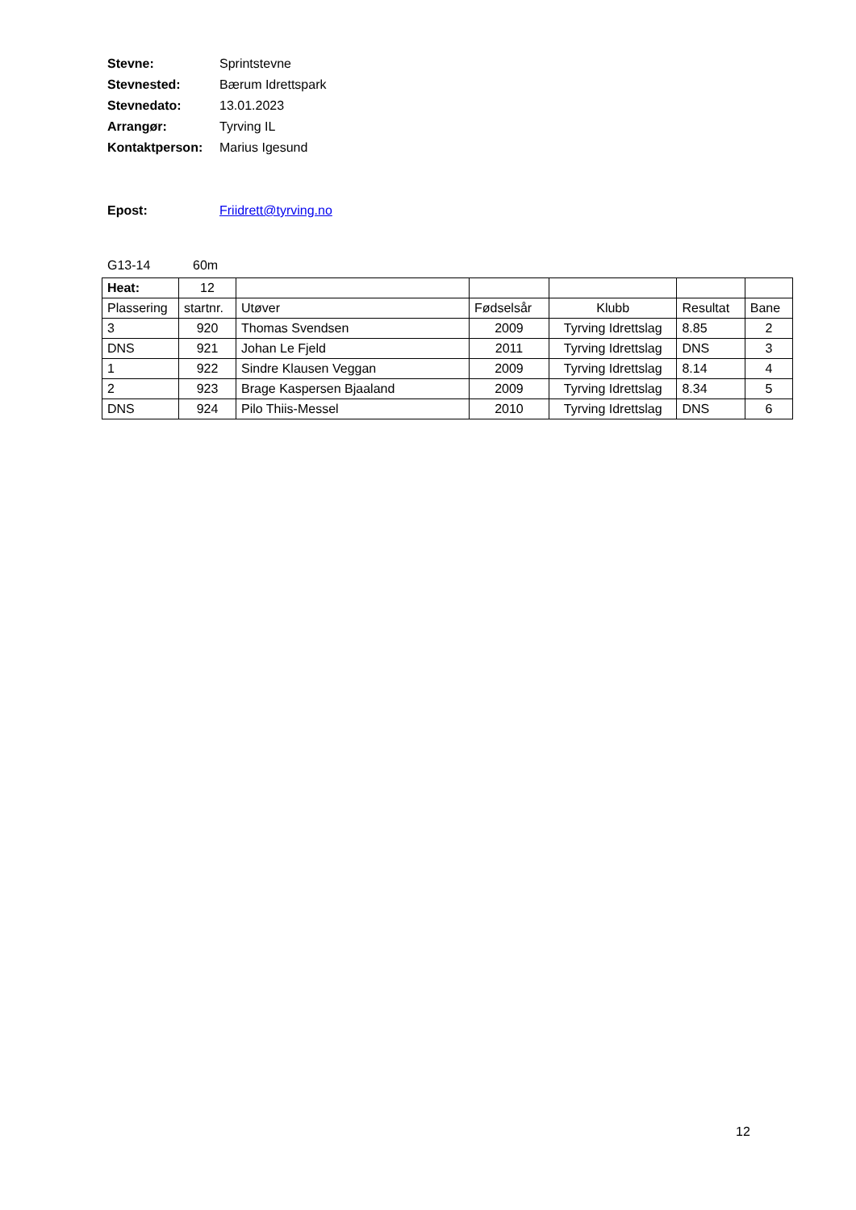Stevne: Sprintstevne
Stevnested: Bærum Idrettspark
Stevnedato: 13.01.2023
Arrangør: Tyrving IL
Kontaktperson: Marius Igesund
Epost: Friidrett@tyrving.no
G13-14 60m
| Heat: | 12 | | | | | |
| Plassering | startnr. | Utøver | Fødselsår | Klubb | Resultat | Bane |
| 3 | 920 | Thomas Svendsen | 2009 | Tyrving Idrettslag | 8.85 | 2 |
| DNS | 921 | Johan Le Fjeld | 2011 | Tyrving Idrettslag | DNS | 3 |
| 1 | 922 | Sindre Klausen Veggan | 2009 | Tyrving Idrettslag | 8.14 | 4 |
| 2 | 923 | Brage Kaspersen Bjaaland | 2009 | Tyrving Idrettslag | 8.34 | 5 |
| DNS | 924 | Pilo Thiis-Messel | 2010 | Tyrving Idrettslag | DNS | 6 |
12